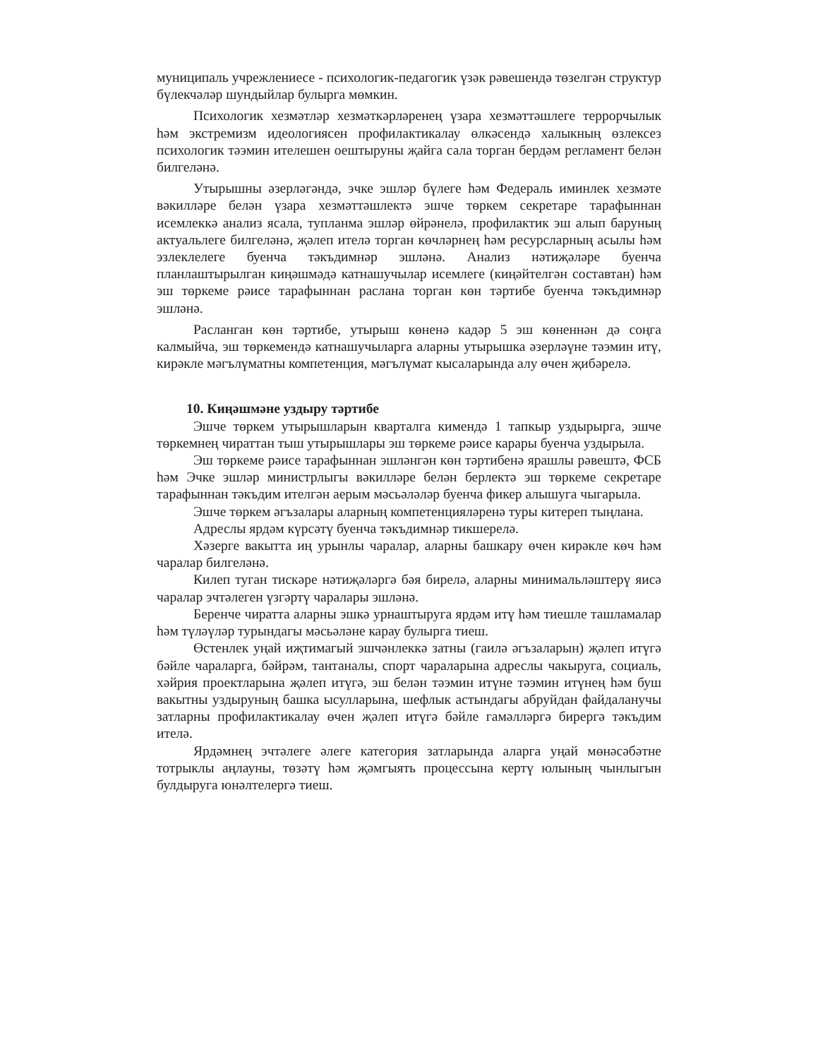муниципаль учрежлениесе - психологик-педагогик үзәк рәвешендә төзелгән структур бүлекчәләр шундыйлар булырга мөмкин.
Психологик хезмәтләр хезмәткәрләренең үзара хезмәттәшлеге террорчылык һәм экстремизм идеологиясен профилактикалау өлкәсендә халыкның өзлексез психологик тәэмин ителешен оештыруны җайга сала торган бердәм регламент белән билгеләнә.
Утырышны әзерләгәндә, эчке эшләр бүлеге һәм Федераль иминлек хезмәте вәкилләре белән үзара хезмәттәшлектә эшче төркем секретаре тарафыннан исемлеккә анализ ясала, тупланма эшләр өйрәнелә, профилактик эш алып баруның актуальлеге билгеләнә, җәлеп ителә торган көчләрнең һәм ресурсларның асылы һәм эзлеклелеге буенча тәкъдимнәр эшләнә. Анализ нәтиҗәләре буенча планлаштырылган киңәшмәдә катнашучылар исемлеге (киңәйтелгән составтан) һәм эш төркеме рәисе тарафыннан раслана торган көн тәртибе буенча тәкъдимнәр эшләнә.
Расланган көн тәртибе, утырыш көненә кадәр 5 эш көненнән дә соңга калмыйча, эш төркемендә катнашучыларга аларны утырышка әзерләүне тәэмин итү, кирәкле мәгълүматны компетенция, мәгълүмат кысаларында алу өчен җибәрелә.
10. Киңәшмәне уздыру тәртибе
Эшче төркем утырышларын кварталга кимендә 1 тапкыр уздырырга, эшче төркемнең чираттан тыш утырышлары эш төркеме рәисе карары буенча уздырыла.
Эш төркеме рәисе тарафыннан эшләнгән көн тәртибенә ярашлы рәвештә, ФСБ һәм Эчке эшләр министрлыгы вәкилләре белән берлектә эш төркеме секретаре тарафыннан тәкъдим ителгән аерым мәсьәләләр буенча фикер алышуга чыгарыла.
Эшче төркем әгъзалары аларның компетенцияләренә туры китереп тыңлана.
Адреслы ярдәм күрсәтү буенча тәкъдимнәр тикшерелә.
Хәзерге вакытта иң урынлы чаралар, аларны башкару өчен кирәкле көч һәм чаралар билгеләнә.
Килеп туган тискәре нәтиҗәләргә бәя бирелә, аларны минимальләштерү яисә чаралар эчтәлеген үзгәртү чаралары эшләнә.
Беренче чиратта аларны эшкә урнаштыруга ярдәм итү һәм тиешле ташламалар һәм түләүләр турындагы мәсьәләне карау булырга тиеш.
Өстенлек уңай иҗтимагый эшчәнлеккә затны (гаилә әгъзаларын) җәлеп итүгә бәйле чараларга, бәйрәм, тантаналы, спорт чараларына адреслы чакыруга, социаль, хәйрия проектларына җәлеп итүгә, эш белән тәэмин итүне тәэмин итүнең һәм буш вакытны уздыруның башка ысулларына, шефлык астындагы абруйдан файдаланучы затларны профилактикалау өчен җәлеп итүгә бәйле гамәлләргә бирергә тәкъдим ителә.
Ярдәмнең эчтәлеге әлеге категория затларында аларга уңай мөнәсәбәтне тотрыклы аңлауны, төзәтү һәм җәмгыять процессына кертү юлының чынлыгын булдыруга юнәлтелергә тиеш.